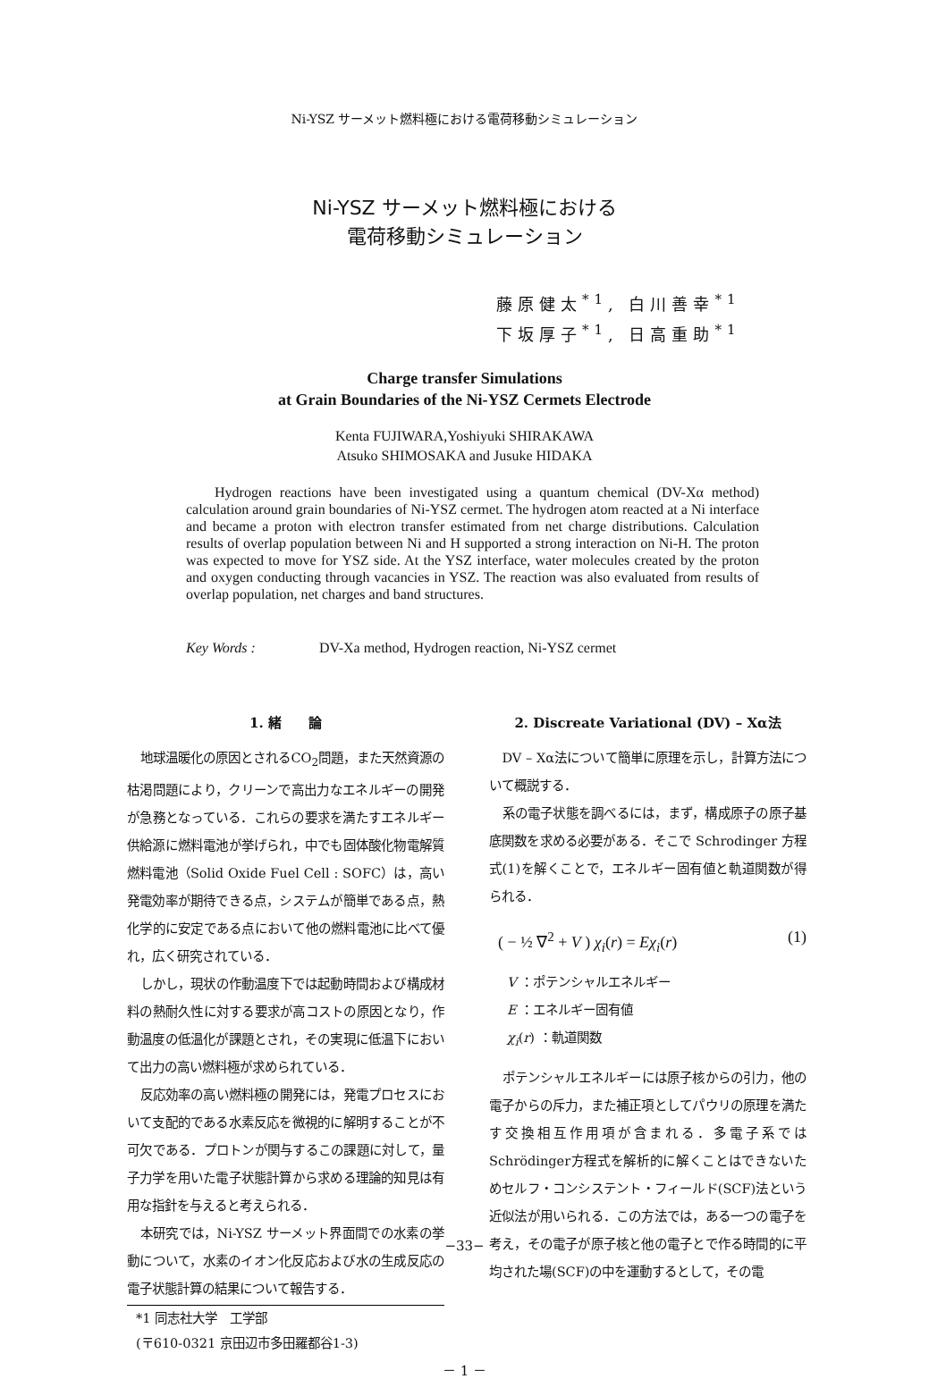Ni-YSZ サーメット燃料極における電荷移動シミュレーション
Ni-YSZ サーメット燃料極における
電荷移動シミュレーション
藤原健太<sup>*1</sup>, 白川善幸<sup>*1</sup>
下坂厚子<sup>*1</sup>, 日高重助<sup>*1</sup>
Charge transfer Simulations
at Grain Boundaries of the Ni-YSZ Cermets Electrode
Kenta FUJIWARA,Yoshiyuki SHIRAKAWA
Atsuko SHIMOSAKA and Jusuke HIDAKA
Hydrogen reactions have been investigated using a quantum chemical (DV-Xα method) calculation around grain boundaries of Ni-YSZ cermet. The hydrogen atom reacted at a Ni interface and became a proton with electron transfer estimated from net charge distributions. Calculation results of overlap population between Ni and H supported a strong interaction on Ni-H. The proton was expected to move for YSZ side. At the YSZ interface, water molecules created by the proton and oxygen conducting through vacancies in YSZ. The reaction was also evaluated from results of overlap population, net charges and band structures.
Key Words : DV-Xa method, Hydrogen reaction, Ni-YSZ cermet
1. 緒　　論
地球温暖化の原因とされるCO<sub>2</sub>問題，また天然資源の枯渇問題により，クリーンで高出力なエネルギーの開発が急務となっている．これらの要求を満たすエネルギー供給源に燃料電池が挙げられ，中でも固体酸化物電解質燃料電池（Solid Oxide Fuel Cell : SOFC）は，高い発電効率が期待できる点，システムが簡単である点，熱化学的に安定である点において他の燃料電池に比べて優れ，広く研究されている．
しかし，現状の作動温度下では起動時間および構成材料の熱耐久性に対する要求が高コストの原因となり，作動温度の低温化が課題とされ，その実現に低温下において出力の高い燃料極が求められている．
反応効率の高い燃料極の開発には，発電プロセスにおいて支配的である水素反応を微視的に解明することが不可欠である．プロトンが関与するこの課題に対して，量子力学を用いた電子状態計算から求める理論的知見は有用な指針を与えると考えられる．
本研究では，Ni-YSZ サーメット界面間での水素の挙動について，水素のイオン化反応および水の生成反応の電子状態計算の結果について報告する．
*1 同志社大学　工学部
(〒610-0321 京田辺市多田羅都谷1-3)
2. Discreate Variational (DV) – Xα法
DV – Xα法について簡単に原理を示し，計算方法について概説する．
系の電子状態を調べるには，まず，構成原子の原子基底関数を求める必要がある．そこで Schrodinger 方程式(1)を解くことで，エネルギー固有値と軌道関数が得られる．
( − ½ ∇<sup>2</sup> + V ) χ<sub>i</sub>(r) = Eχ<sub>i</sub>(r) (1)
V ：ポテンシャルエネルギー
E ：エネルギー固有値
χ<sub>i</sub>(r) ：軌道関数
ポテンシャルエネルギーには原子核からの引力，他の電子からの斥力，また補正項としてパウリの原理を満たす交換相互作用項が含まれる．多電子系では Schrödinger方程式を解析的に解くことはできないためセルフ・コンシステント・フィールド(SCF)法という近似法が用いられる．この方法では，ある一つの電子を考え，その電子が原子核と他の電子とで作る時間的に平均された場(SCF)の中を運動するとして，その電
－ 1 －
−33−